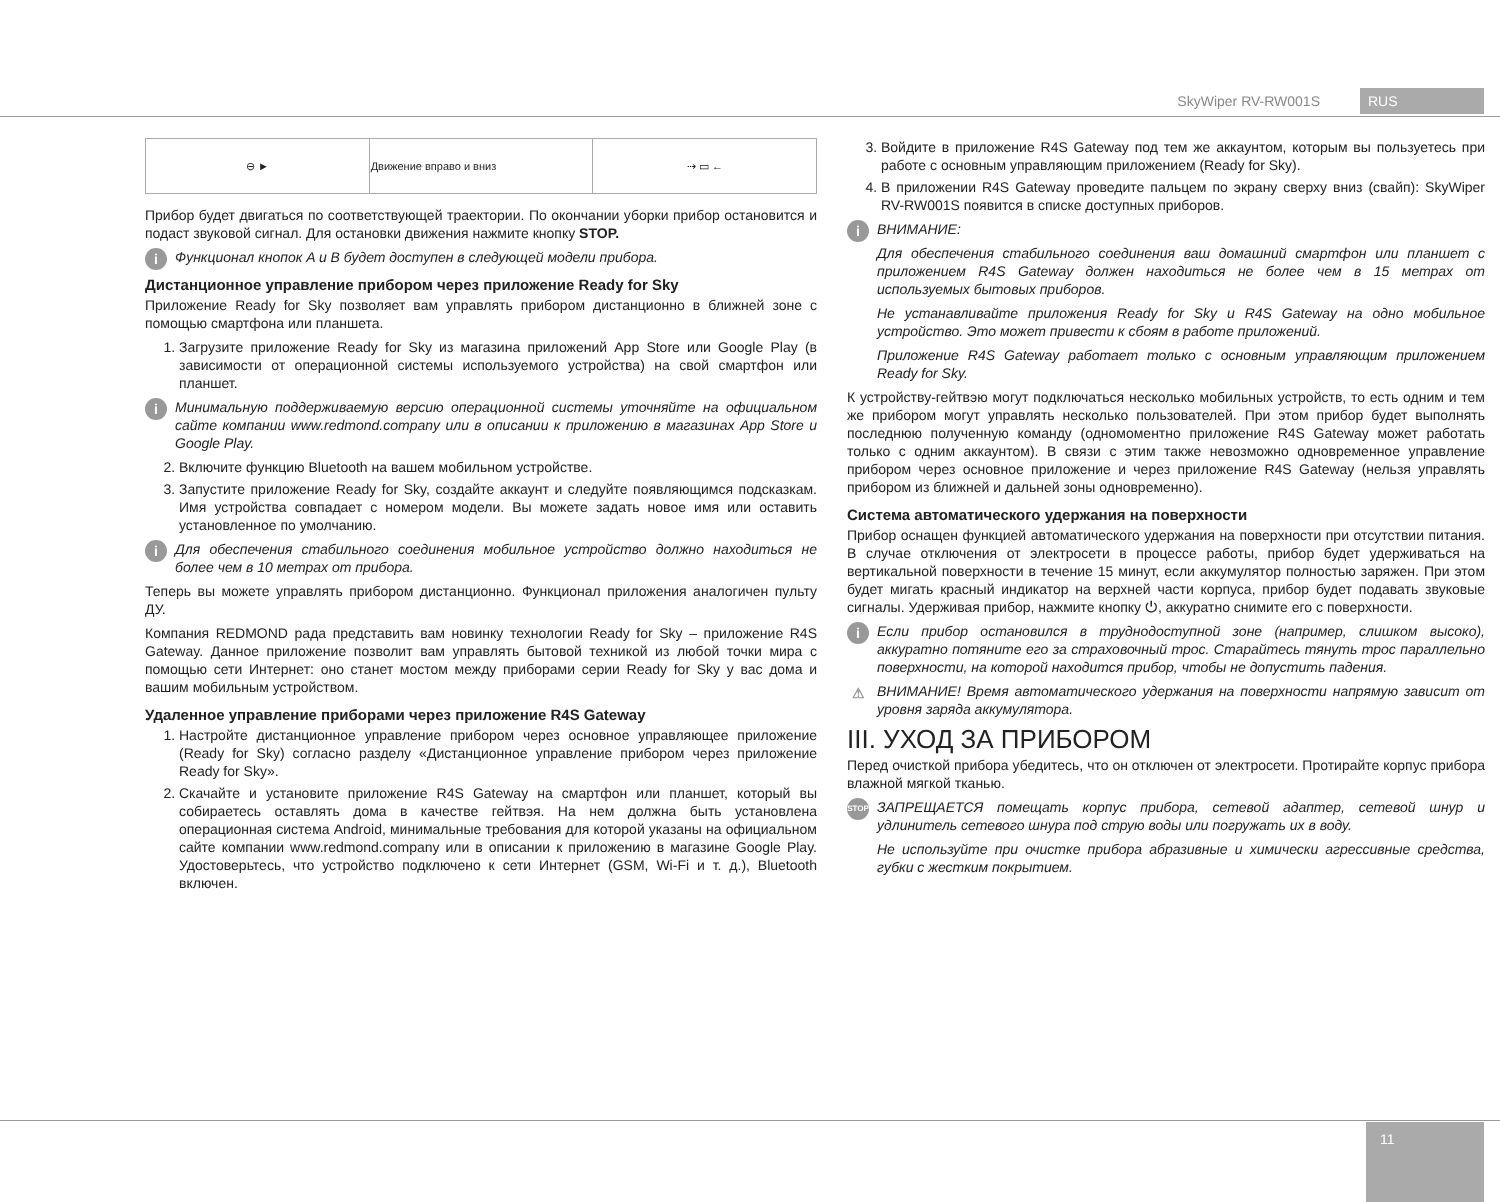SkyWiper RV-RW001S RUS
| ⊖ ► | Движение вправо и вниз | ⇢ ▭ ← |
Прибор будет двигаться по соответствующей траектории. По окончании уборки прибор остановится и подаст звуковой сигнал. Для остановки движения нажмите кнопку STOP.
i Функционал кнопок A и B будет доступен в следующей модели прибора.
Дистанционное управление прибором через приложение Ready for Sky
Приложение Ready for Sky позволяет вам управлять прибором дистанционно в ближней зоне с помощью смартфона или планшета.
1. Загрузите приложение Ready for Sky из магазина приложений App Store или Google Play (в зависимости от операционной системы используемого устройства) на свой смартфон или планшет.
i Минимальную поддерживаемую версию операционной системы уточняйте на официальном сайте компании www.redmond.company или в описании к приложению в магазинах App Store и Google Play.
2. Включите функцию Bluetooth на вашем мобильном устройстве.
3. Запустите приложение Ready for Sky, создайте аккаунт и следуйте появляющимся подсказкам. Имя устройства совпадает с номером модели. Вы можете задать новое имя или оставить установленное по умолчанию.
i Для обеспечения стабильного соединения мобильное устройство должно находиться не более чем в 10 метрах от прибора.
Теперь вы можете управлять прибором дистанционно. Функционал приложения аналогичен пульту ДУ.
Компания REDMOND рада представить вам новинку технологии Ready for Sky – приложение R4S Gateway. Данное приложение позволит вам управлять бытовой техникой из любой точки мира с помощью сети Интернет: оно станет мостом между приборами серии Ready for Sky у вас дома и вашим мобильным устройством.
Удаленное управление приборами через приложение R4S Gateway
1. Настройте дистанционное управление прибором через основное управляющее приложение (Ready for Sky) согласно разделу «Дистанционное управление прибором через приложение Ready for Sky».
2. Скачайте и установите приложение R4S Gateway на смартфон или планшет, который вы собираетесь оставлять дома в качестве гейтвэя. На нем должна быть установлена операционная система Android, минимальные требования для которой указаны на официальном сайте компании www.redmond.company или в описании к приложению в магазине Google Play. Удостоверьтесь, что устройство подключено к сети Интернет (GSM, Wi-Fi и т. д.), Bluetooth включен.
3. Войдите в приложение R4S Gateway под тем же аккаунтом, которым вы пользуетесь при работе с основным управляющим приложением (Ready for Sky).
4. В приложении R4S Gateway проведите пальцем по экрану сверху вниз (свайп): SkyWiper RV-RW001S появится в списке доступных приборов.
i
ВНИМАНИЕ:
Для обеспечения стабильного соединения ваш домашний смартфон или планшет с приложением R4S Gateway должен находиться не более чем в 15 метрах от используемых бытовых приборов.
Не устанавливайте приложения Ready for Sky и R4S Gateway на одно мобильное устройство. Это может привести к сбоям в работе приложений.
Приложение R4S Gateway работает только с основным управляющим приложением Ready for Sky.
К устройству-гейтвэю могут подключаться несколько мобильных устройств, то есть одним и тем же прибором могут управлять несколько пользователей. При этом прибор будет выполнять последнюю полученную команду (одномоментно приложение R4S Gateway может работать только с одним аккаунтом). В связи с этим также невозможно одновременное управление прибором через основное приложение и через приложение R4S Gateway (нельзя управлять прибором из ближней и дальней зоны одновременно).
Система автоматического удержания на поверхности
Прибор оснащен функцией автоматического удержания на поверхности при отсутствии питания. В случае отключения от электросети в процессе работы, прибор будет удерживаться на вертикальной поверхности в течение 15 минут, если аккумулятор полностью заряжен. При этом будет мигать красный индикатор на верхней части корпуса, прибор будет подавать звуковые сигналы. Удерживая прибор, нажмите кнопку ⏻, аккуратно снимите его с поверхности.
i Если прибор остановился в труднодоступной зоне (например, слишком высоко), аккуратно потяните его за страховочный трос. Старайтесь тянуть трос параллельно поверхности, на которой находится прибор, чтобы не допустить падения.
⚠ ВНИМАНИЕ! Время автоматического удержания на поверхности напрямую зависит от уровня заряда аккумулятора.
III. УХОД ЗА ПРИБОРОМ
Перед очисткой прибора убедитесь, что он отключен от электросети. Протирайте корпус прибора влажной мягкой тканью.
STOP
ЗАПРЕЩАЕТСЯ помещать корпус прибора, сетевой адаптер, сетевой шнур и удлинитель сетевого шнура под струю воды или погружать их в воду.
Не используйте при очистке прибора абразивные и химически агрессивные средства, губки с жестким покрытием.
11